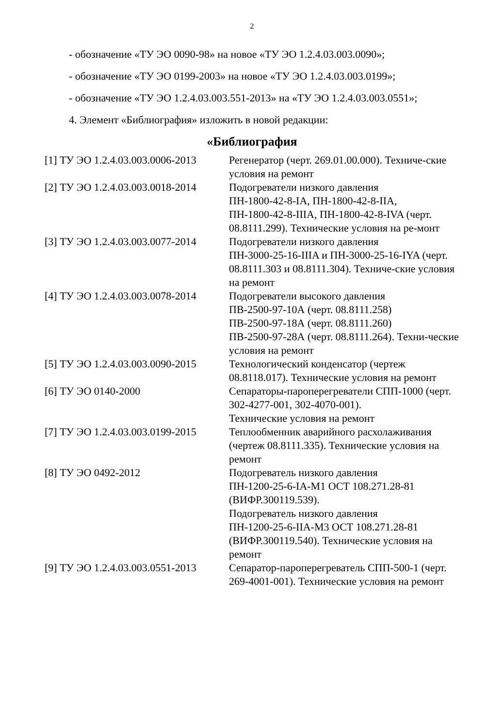2
- обозначение «ТУ ЭО 0090-98» на новое «ТУ ЭО 1.2.4.03.003.0090»;
- обозначение «ТУ ЭО 0199-2003» на новое «ТУ ЭО 1.2.4.03.003.0199»;
- обозначение «ТУ ЭО 1.2.4.03.003.551-2013» на «ТУ ЭО 1.2.4.03.003.0551»;
4. Элемент «Библиография» изложить в новой редакции:
«Библиография
| [1] ТУ ЭО 1.2.4.03.003.0006-2013 | Регенератор (черт. 269.01.00.000). Техниче-ские условия на ремонт |
| [2] ТУ ЭО 1.2.4.03.003.0018-2014 | Подогреватели низкого давления ПН-1800-42-8-IA, ПН-1800-42-8-IIA, ПН-1800-42-8-IIIA, ПН-1800-42-8-IVA (черт. 08.8111.299). Технические условия на ре-монт |
| [3] ТУ ЭО 1.2.4.03.003.0077-2014 | Подогреватели низкого давления ПН-3000-25-16-IIIA и ПН-3000-25-16-IYA (черт. 08.8111.303 и 08.8111.304). Техниче-ские условия на ремонт |
| [4] ТУ ЭО 1.2.4.03.003.0078-2014 | Подогреватели высокого давления ПВ-2500-97-10А (черт. 08.8111.258) ПВ-2500-97-18А (черт. 08.8111.260) ПВ-2500-97-28А (черт. 08.8111.264). Техни-ческие условия на ремонт |
| [5] ТУ ЭО 1.2.4.03.003.0090-2015 | Технологический конденсатор (чертеж 08.8118.017). Технические условия на ремонт |
| [6] ТУ ЭО 0140-2000 | Сепараторы-пароперегреватели СПП-1000 (черт. 302-4277-001, 302-4070-001). Технические условия на ремонт |
| [7] ТУ ЭО 1.2.4.03.003.0199-2015 | Теплообменник аварийного расхолаживания (чертеж 08.8111.335). Технические условия на ремонт |
| [8] ТУ ЭО 0492-2012 | Подогреватель низкого давления ПН-1200-25-6-IA-M1 ОСТ 108.271.28-81 (ВИФР.300119.539). Подогреватель низкого давления ПН-1200-25-6-IIA-M3 ОСТ 108.271.28-81 (ВИФР.300119.540). Технические условия на ремонт |
| [9] ТУ ЭО 1.2.4.03.003.0551-2013 | Сепаратор-пароперегреватель СПП-500-1 (черт. 269-4001-001). Технические условия на ремонт |